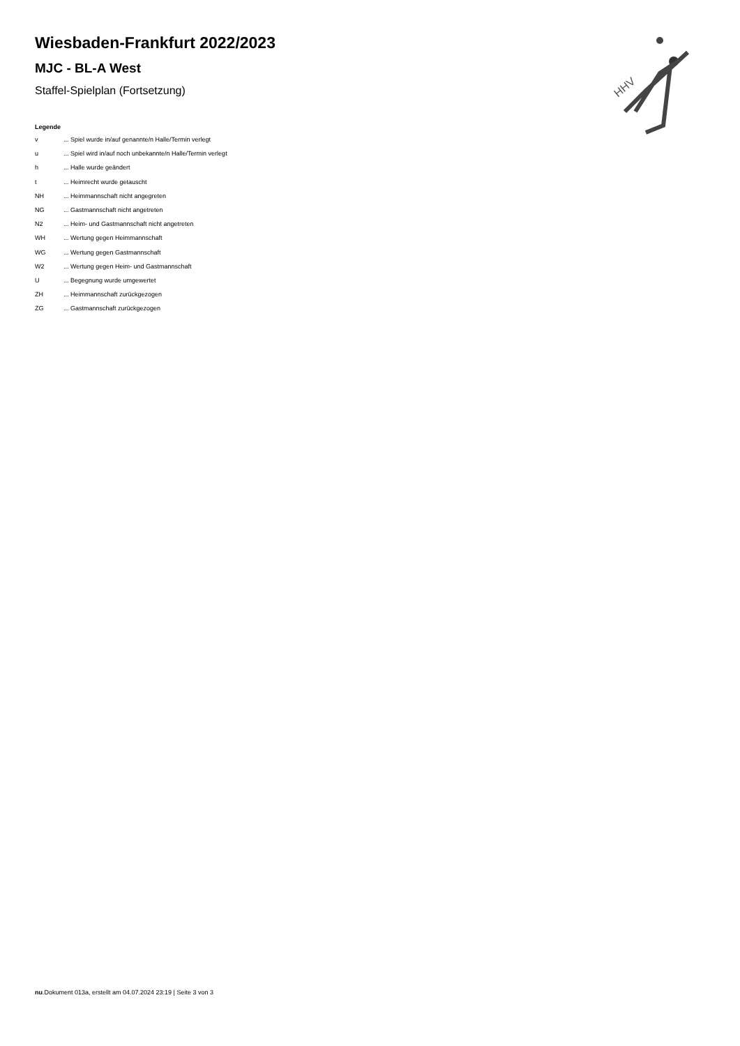HHV
Wiesbaden-Frankfurt 2022/2023
MJC - BL-A West
Staffel-Spielplan (Fortsetzung)
Legende
v ... Spiel wurde in/auf genannte/n Halle/Termin verlegt
u ... Spiel wird in/auf noch unbekannte/n Halle/Termin verlegt
h ... Halle wurde geändert
t ... Heimrecht wurde getauscht
NH ... Heimmannschaft nicht angegreten
NG ... Gastmannschaft nicht angetreten
N2 ... Heim- und Gastmannschaft nicht angetreten
WH ... Wertung gegen Heimmannschaft
WG ... Wertung gegen Gastmannschaft
W2 ... Wertung gegen Heim- und Gastmannschaft
U ... Begegnung wurde umgewertet
ZH ... Heimmannschaft zurückgezogen
ZG ... Gastmannschaft zurückgezogen
nu.Dokument 013a, erstellt am 04.07.2024 23:19 | Seite 3 von 3